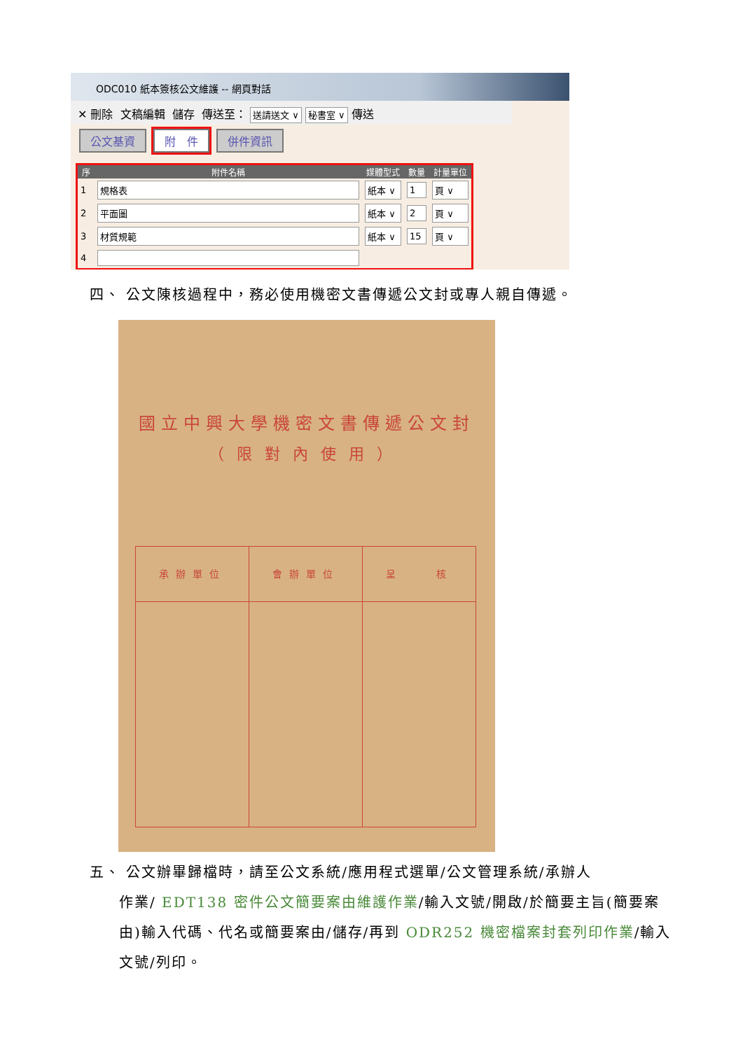ODC010 紙本簽核公文維護 -- 網頁對話
✕ 刪除 文稿編輯 儲存 傳送至： 送請送文 ∨ 秘書室 ∨ 傳送
公文基資 附　件 併件資訊
| 序 | 附件名稱 | 媒體型式 | 數量 | 計量單位 |
| --- | --- | --- | --- | --- |
| 1 | 規格表 | 紙本 ∨ | 1 | 頁 ∨ |
| 2 | 平面圖 | 紙本 ∨ | 2 | 頁 ∨ |
| 3 | 材質規範 | 紙本 ∨ | 15 | 頁 ∨ |
| 4 | | | | |
四、 公文陳核過程中，務必使用機密文書傳遞公文封或專人親自傳遞。
國立中興大學機密文書傳遞公文封
（限對內使用）
承辦單位 會辦單位 呈　　核
五、 公文辦畢歸檔時，請至公文系統/應用程式選單/公文管理系統/承辦人
作業/ EDT138 密件公文簡要案由維護作業/輸入文號/開啟/於簡要主旨(簡要案由)輸入代碼、代名或簡要案由/儲存/再到 ODR252 機密檔案封套列印作業/輸入文號/列印。